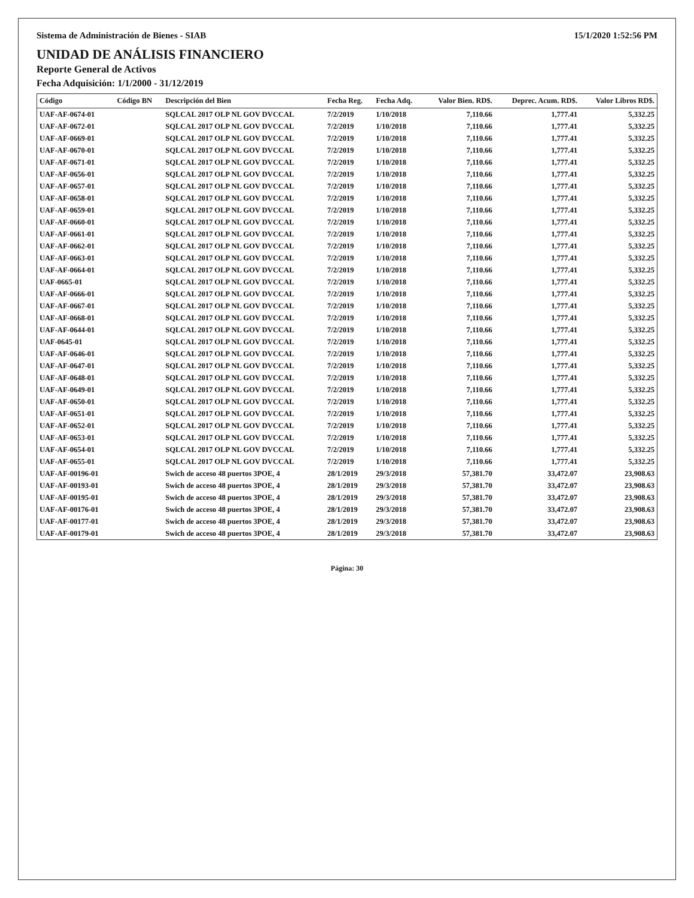Sistema de Administración de Bienes - SIAB 15/1/2020 1:52:56 PM
UNIDAD DE ANÁLISIS FINANCIERO
Reporte General de Activos
Fecha Adquisición: 1/1/2000 - 31/12/2019
| Código | Código BN | Descripción del Bien | Fecha Reg. | Fecha Adq. | Valor Bien. RD$. | Deprec. Acum. RD$. | Valor Libros RD$. |
| --- | --- | --- | --- | --- | --- | --- | --- |
| UAF-AF-0674-01 | | SQLCAL 2017 OLP NL GOV DVCCAL | 7/2/2019 | 1/10/2018 | 7,110.66 | 1,777.41 | 5,332.25 |
| UAF-AF-0672-01 | | SQLCAL 2017 OLP NL GOV DVCCAL | 7/2/2019 | 1/10/2018 | 7,110.66 | 1,777.41 | 5,332.25 |
| UAF-AF-0669-01 | | SQLCAL 2017 OLP NL GOV DVCCAL | 7/2/2019 | 1/10/2018 | 7,110.66 | 1,777.41 | 5,332.25 |
| UAF-AF-0670-01 | | SQLCAL 2017 OLP NL GOV DVCCAL | 7/2/2019 | 1/10/2018 | 7,110.66 | 1,777.41 | 5,332.25 |
| UAF-AF-0671-01 | | SQLCAL 2017 OLP NL GOV DVCCAL | 7/2/2019 | 1/10/2018 | 7,110.66 | 1,777.41 | 5,332.25 |
| UAF-AF-0656-01 | | SQLCAL 2017 OLP NL GOV DVCCAL | 7/2/2019 | 1/10/2018 | 7,110.66 | 1,777.41 | 5,332.25 |
| UAF-AF-0657-01 | | SQLCAL 2017 OLP NL GOV DVCCAL | 7/2/2019 | 1/10/2018 | 7,110.66 | 1,777.41 | 5,332.25 |
| UAF-AF-0658-01 | | SQLCAL 2017 OLP NL GOV DVCCAL | 7/2/2019 | 1/10/2018 | 7,110.66 | 1,777.41 | 5,332.25 |
| UAF-AF-0659-01 | | SQLCAL 2017 OLP NL GOV DVCCAL | 7/2/2019 | 1/10/2018 | 7,110.66 | 1,777.41 | 5,332.25 |
| UAF-AF-0660-01 | | SQLCAL 2017 OLP NL GOV DVCCAL | 7/2/2019 | 1/10/2018 | 7,110.66 | 1,777.41 | 5,332.25 |
| UAF-AF-0661-01 | | SQLCAL 2017 OLP NL GOV DVCCAL | 7/2/2019 | 1/10/2018 | 7,110.66 | 1,777.41 | 5,332.25 |
| UAF-AF-0662-01 | | SQLCAL 2017 OLP NL GOV DVCCAL | 7/2/2019 | 1/10/2018 | 7,110.66 | 1,777.41 | 5,332.25 |
| UAF-AF-0663-01 | | SQLCAL 2017 OLP NL GOV DVCCAL | 7/2/2019 | 1/10/2018 | 7,110.66 | 1,777.41 | 5,332.25 |
| UAF-AF-0664-01 | | SQLCAL 2017 OLP NL GOV DVCCAL | 7/2/2019 | 1/10/2018 | 7,110.66 | 1,777.41 | 5,332.25 |
| UAF-0665-01 | | SQLCAL 2017 OLP NL GOV DVCCAL | 7/2/2019 | 1/10/2018 | 7,110.66 | 1,777.41 | 5,332.25 |
| UAF-AF-0666-01 | | SQLCAL 2017 OLP NL GOV DVCCAL | 7/2/2019 | 1/10/2018 | 7,110.66 | 1,777.41 | 5,332.25 |
| UAF-AF-0667-01 | | SQLCAL 2017 OLP NL GOV DVCCAL | 7/2/2019 | 1/10/2018 | 7,110.66 | 1,777.41 | 5,332.25 |
| UAF-AF-0668-01 | | SQLCAL 2017 OLP NL GOV DVCCAL | 7/2/2019 | 1/10/2018 | 7,110.66 | 1,777.41 | 5,332.25 |
| UAF-AF-0644-01 | | SQLCAL 2017 OLP NL GOV DVCCAL | 7/2/2019 | 1/10/2018 | 7,110.66 | 1,777.41 | 5,332.25 |
| UAF-0645-01 | | SQLCAL 2017 OLP NL GOV DVCCAL | 7/2/2019 | 1/10/2018 | 7,110.66 | 1,777.41 | 5,332.25 |
| UAF-AF-0646-01 | | SQLCAL 2017 OLP NL GOV DVCCAL | 7/2/2019 | 1/10/2018 | 7,110.66 | 1,777.41 | 5,332.25 |
| UAF-AF-0647-01 | | SQLCAL 2017 OLP NL GOV DVCCAL | 7/2/2019 | 1/10/2018 | 7,110.66 | 1,777.41 | 5,332.25 |
| UAF-AF-0648-01 | | SQLCAL 2017 OLP NL GOV DVCCAL | 7/2/2019 | 1/10/2018 | 7,110.66 | 1,777.41 | 5,332.25 |
| UAF-AF-0649-01 | | SQLCAL 2017 OLP NL GOV DVCCAL | 7/2/2019 | 1/10/2018 | 7,110.66 | 1,777.41 | 5,332.25 |
| UAF-AF-0650-01 | | SQLCAL 2017 OLP NL GOV DVCCAL | 7/2/2019 | 1/10/2018 | 7,110.66 | 1,777.41 | 5,332.25 |
| UAF-AF-0651-01 | | SQLCAL 2017 OLP NL GOV DVCCAL | 7/2/2019 | 1/10/2018 | 7,110.66 | 1,777.41 | 5,332.25 |
| UAF-AF-0652-01 | | SQLCAL 2017 OLP NL GOV DVCCAL | 7/2/2019 | 1/10/2018 | 7,110.66 | 1,777.41 | 5,332.25 |
| UAF-AF-0653-01 | | SQLCAL 2017 OLP NL GOV DVCCAL | 7/2/2019 | 1/10/2018 | 7,110.66 | 1,777.41 | 5,332.25 |
| UAF-AF-0654-01 | | SQLCAL 2017 OLP NL GOV DVCCAL | 7/2/2019 | 1/10/2018 | 7,110.66 | 1,777.41 | 5,332.25 |
| UAF-AF-0655-01 | | SQLCAL 2017 OLP NL GOV DVCCAL | 7/2/2019 | 1/10/2018 | 7,110.66 | 1,777.41 | 5,332.25 |
| UAF-AF-00196-01 | | Swich de acceso 48 puertos 3POE, 4 | 28/1/2019 | 29/3/2018 | 57,381.70 | 33,472.07 | 23,908.63 |
| UAF-AF-00193-01 | | Swich de acceso 48 puertos 3POE, 4 | 28/1/2019 | 29/3/2018 | 57,381.70 | 33,472.07 | 23,908.63 |
| UAF-AF-00195-01 | | Swich de acceso 48 puertos 3POE, 4 | 28/1/2019 | 29/3/2018 | 57,381.70 | 33,472.07 | 23,908.63 |
| UAF-AF-00176-01 | | Swich de acceso 48 puertos 3POE, 4 | 28/1/2019 | 29/3/2018 | 57,381.70 | 33,472.07 | 23,908.63 |
| UAF-AF-00177-01 | | Swich de acceso 48 puertos 3POE, 4 | 28/1/2019 | 29/3/2018 | 57,381.70 | 33,472.07 | 23,908.63 |
| UAF-AF-00179-01 | | Swich de acceso 48 puertos 3POE, 4 | 28/1/2019 | 29/3/2018 | 57,381.70 | 33,472.07 | 23,908.63 |
Página: 30